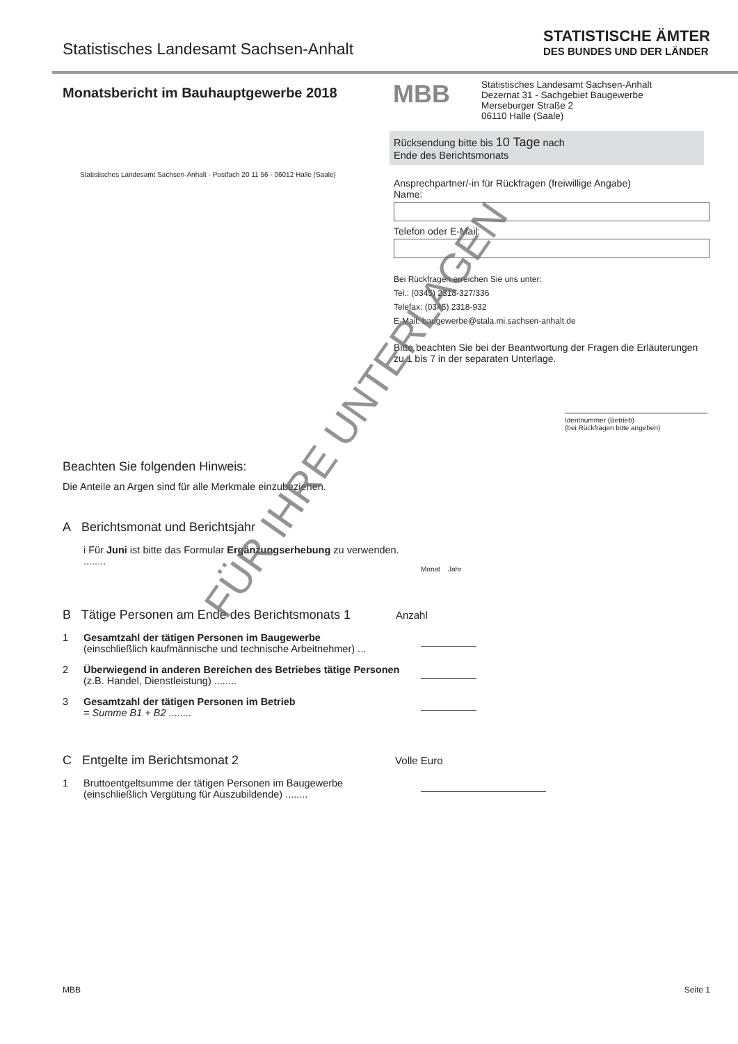Statistisches Landesamt Sachsen-Anhalt
STATISTISCHE ÄMTER
DES BUNDES UND DER LÄNDER
Monatsbericht im Bauhauptgewerbe 2018
Statistisches Landesamt Sachsen-Anhalt - Postfach 20 11 56 - 06012 Halle (Saale)
MBB
Statistisches Landesamt Sachsen-Anhalt
Dezernat 31 - Sachgebiet Baugewerbe
Merseburger Straße 2
06110 Halle (Saale)
Rücksendung bitte bis 10 Tage nach
Ende des Berichtsmonats
Ansprechpartner/-in für Rückfragen (freiwillige Angabe)
Name:
Telefon oder E-Mail:
Bei Rückfragen erreichen Sie uns unter:
Tel.: (0345) 2318-327/336
Telefax: (0345) 2318-932
E-Mail: baugewerbe@stala.mi.sachsen-anhalt.de
Bitte beachten Sie bei der Beantwortung der Fragen die Erläuterungen zu 1 bis 7 in der separaten Unterlage.
Identnummer (Betrieb)
(bei Rückfragen bitte angeben)
Beachten Sie folgenden Hinweis:
Die Anteile an Argen sind für alle Merkmale einzubeziehen.
A Berichtsmonat und Berichtsjahr
i Für Juni ist bitte das Formular Ergänzungserhebung zu verwenden. ........
Monat Jahr
B Tätige Personen am Ende des Berichtsmonats 1 Anzahl
1 Gesamtzahl der tätigen Personen im Baugewerbe
(einschließlich kaufmännische und technische Arbeitnehmer) ...
2 Überwiegend in anderen Bereichen des Betriebes tätige Personen (z.B. Handel, Dienstleistung) ........
3 Gesamtzahl der tätigen Personen im Betrieb
= Summe B1 + B2 ........
C Entgelte im Berichtsmonat 2 Volle Euro
1 Bruttoentgeltsumme der tätigen Personen im Baugewerbe
(einschließlich Vergütung für Auszubildende) ........
MBB Seite 1
FÜR IHRE UNTERLAGEN